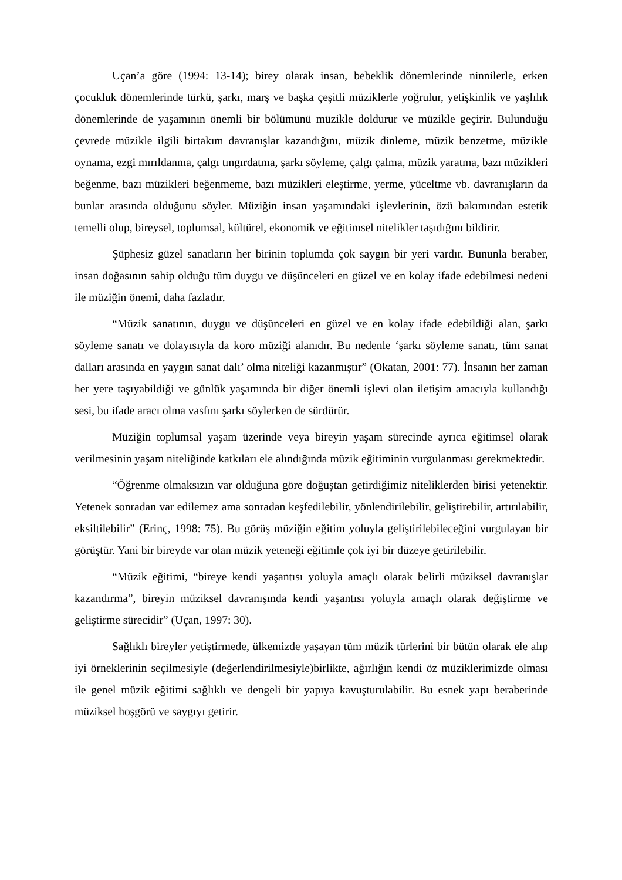Uçan’a göre (1994: 13-14); birey olarak insan, bebeklik dönemlerinde ninnilerle, erken çocukluk dönemlerinde türkü, şarkı, marş ve başka çeşitli müziklerle yoğrulur, yetişkinlik ve yaşlılık dönemlerinde de yaşamının önemli bir bölümünü müzikle doldurur ve müzikle geçirir. Bulunduğu çevrede müzikle ilgili birtakım davranışlar kazandığını, müzik dinleme, müzik benzetme, müzikle oynama, ezgi mırıldanma, çalgı tıngırdatma, şarkı söyleme, çalgı çalma, müzik yaratma, bazı müzikleri beğenme, bazı müzikleri beğenmeme, bazı müzikleri eleştirme, yerme, yüceltme vb. davranışların da bunlar arasında olduğunu söyler. Müziğin insan yaşamındaki işlevlerinin, özü bakımından estetik temelli olup, bireysel, toplumsal, kültürel, ekonomik ve eğitimsel nitelikler taşıdığını bildirir.
Şüphesiz güzel sanatların her birinin toplumda çok saygın bir yeri vardır. Bununla beraber, insan doğasının sahip olduğu tüm duygu ve düşünceleri en güzel ve en kolay ifade edebilmesi nedeni ile müziğin önemi, daha fazladır.
“Müzik sanatının, duygu ve düşünceleri en güzel ve en kolay ifade edebildiği alan, şarkı söyleme sanatı ve dolayısıyla da koro müziği alanıdır. Bu nedenle ‘şarkı söyleme sanatı, tüm sanat dalları arasında en yaygın sanat dalı’ olma niteliği kazanmıştır” (Okatan, 2001: 77). İnsanın her zaman her yere taşıyabildiği ve günlük yaşamında bir diğer önemli işlevi olan iletişim amacıyla kullandığı sesi, bu ifade aracı olma vasfını şarkı söylerken de sürdürür.
Müziğin toplumsal yaşam üzerinde veya bireyin yaşam sürecinde ayrıca eğitimsel olarak verilmesinin yaşam niteliğinde katkıları ele alındığında müzik eğitiminin vurgulanması gerekmektedir.
“Öğrenme olmaksızın var olduğuna göre doğuştan getirdiğimiz niteliklerden birisi yetenektir. Yetenek sonradan var edilemez ama sonradan keşfedilebilir, yönlendirilebilir, geliştirebilir, artırılabilir, eksiltilebilir” (Erinç, 1998: 75). Bu görüş müziğin eğitim yoluyla geliştirilebileceğini vurgulayan bir görüştür. Yani bir bireyde var olan müzik yeteneği eğitimle çok iyi bir düzeye getirilebilir.
“Müzik eğitimi, “bireye kendi yaşantısı yoluyla amaçlı olarak belirli müziksel davranışlar kazandırma”, bireyin müziksel davranışında kendi yaşantısı yoluyla amaçlı olarak değiştirme ve geliştirme sürecidir” (Uçan, 1997: 30).
Sağlıklı bireyler yetiştirmede, ülkemizde yaşayan tüm müzik türlerini bir bütün olarak ele alıp iyi örneklerinin seçilmesiyle (değerlendirilmesiyle)birlikte, ağırlığın kendi öz müziklerimizde olması ile genel müzik eğitimi sağlıklı ve dengeli bir yapıya kavuşturulabilir. Bu esnek yapı beraberinde müziksel hoşgörü ve saygıyı getirir.